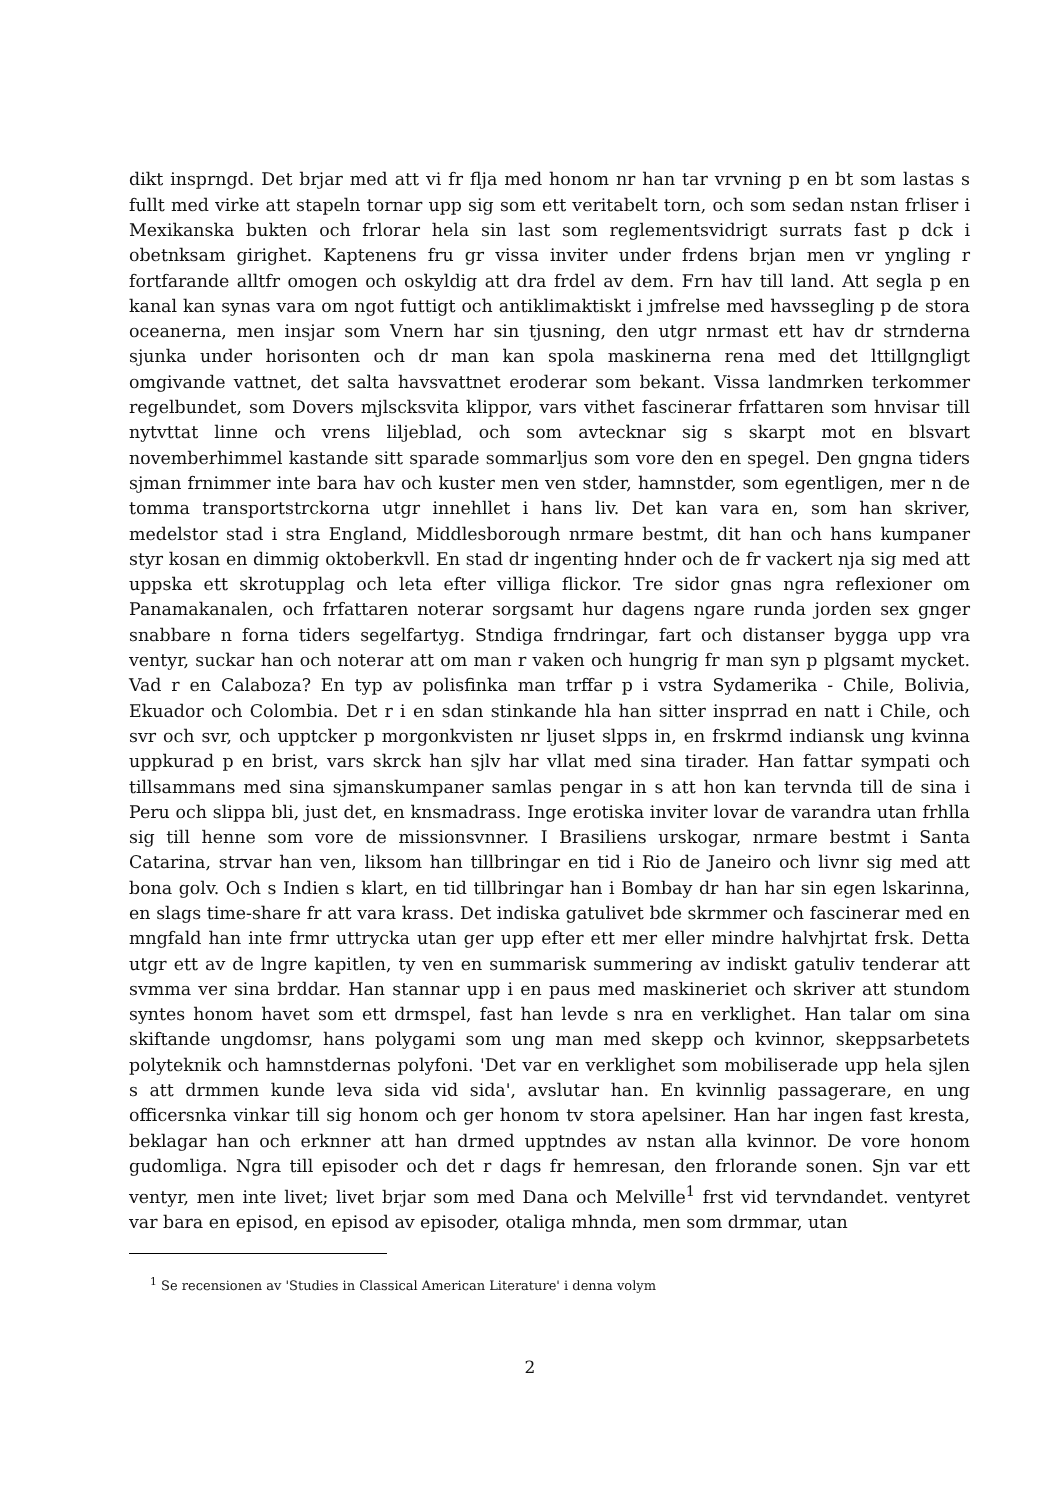dikt insprngd. Det brjar med att vi fr flja med honom nr han tar vrvning p en bt som lastas s fullt med virke att stapeln tornar upp sig som ett veritabelt torn, och som sedan nstan frliser i Mexikanska bukten och frlorar hela sin last som reglementsvidrigt surrats fast p dck i obetnksam girighet. Kaptenens fru gr vissa inviter under frdens brjan men vr yngling r fortfarande alltfr omogen och oskyldig att dra frdel av dem. Frn hav till land. Att segla p en kanal kan synas vara om ngot futtigt och antiklimaktiskt i jmfrelse med havssegling p de stora oceanerna, men insjar som Vnern har sin tjusning, den utgr nrmast ett hav dr strnderna sjunka under horisonten och dr man kan spola maskinerna rena med det lttillgngligt omgivande vattnet, det salta havsvattnet eroderar som bekant. Vissa landmrken terkommer regelbundet, som Dovers mjlscksvita klippor, vars vithet fascinerar frfattaren som hnvisar till nytvttat linne och vrens liljeblad, och som avtecknar sig s skarpt mot en blsvart novemberhimmel kastande sitt sparade sommarljus som vore den en spegel. Den gngna tiders sjman frnimmer inte bara hav och kuster men ven stder, hamnstder, som egentligen, mer n de tomma transportstrckorna utgr innehllet i hans liv. Det kan vara en, som han skriver, medelstor stad i stra England, Middlesborough nrmare bestmt, dit han och hans kumpaner styr kosan en dimmig oktoberkvll. En stad dr ingenting hnder och de fr vackert nja sig med att uppska ett skrotupplag och leta efter villiga flickor. Tre sidor gnas ngra reflexioner om Panamakanalen, och frfattaren noterar sorgsamt hur dagens ngare runda jorden sex gnger snabbare n forna tiders segelfartyg. Stndiga frndringar, fart och distanser bygga upp vra ventyr, suckar han och noterar att om man r vaken och hungrig fr man syn p plgsamt mycket. Vad r en Calaboza? En typ av polisfinka man trffar p i vstra Sydamerika - Chile, Bolivia, Ekuador och Colombia. Det r i en sdan stinkande hla han sitter insprrad en natt i Chile, och svr och svr, och upptcker p morgonkvisten nr ljuset slpps in, en frskrmd indiansk ung kvinna uppkurad p en brist, vars skrck han sjlv har vllat med sina tirader. Han fattar sympati och tillsammans med sina sjmanskumpaner samlas pengar in s att hon kan tervnda till de sina i Peru och slippa bli, just det, en knsmadrass. Inge erotiska inviter lovar de varandra utan frhlla sig till henne som vore de missionsvnner. I Brasiliens urskogar, nrmare bestmt i Santa Catarina, strvar han ven, liksom han tillbringar en tid i Rio de Janeiro och livnr sig med att bona golv. Och s Indien s klart, en tid tillbringar han i Bombay dr han har sin egen lskarinna, en slags time-share fr att vara krass. Det indiska gatulivet bde skrmmer och fascinerar med en mngfald han inte frmr uttrycka utan ger upp efter ett mer eller mindre halvhjrtat frsk. Detta utgr ett av de lngre kapitlen, ty ven en summarisk summering av indiskt gatuliv tenderar att svmma ver sina brddar. Han stannar upp i en paus med maskineriet och skriver att stundom syntes honom havet som ett drmspel, fast han levde s nra en verklighet. Han talar om sina skiftande ungdomsr, hans polygami som ung man med skepp och kvinnor, skeppsarbetets polyteknik och hamnstdernas polyfoni. 'Det var en verklighet som mobiliserade upp hela sjlen s att drmmen kunde leva sida vid sida', avslutar han. En kvinnlig passagerare, en ung officersnka vinkar till sig honom och ger honom tv stora apelsiner. Han har ingen fast kresta, beklagar han och erknner att han drmed upptndes av nstan alla kvinnor. De vore honom gudomliga. Ngra till episoder och det r dags fr hemresan, den frlorande sonen. Sjn var ett ventyr, men inte livet; livet brjar som med Dana och Melville<sup>1</sup> frst vid tervndandet. ventyret var bara en episod, en episod av episoder, otaliga mhnda, men som drmmar, utan
<sup>1</sup> Se recensionen av 'Studies in Classical American Literature' i denna volym
2